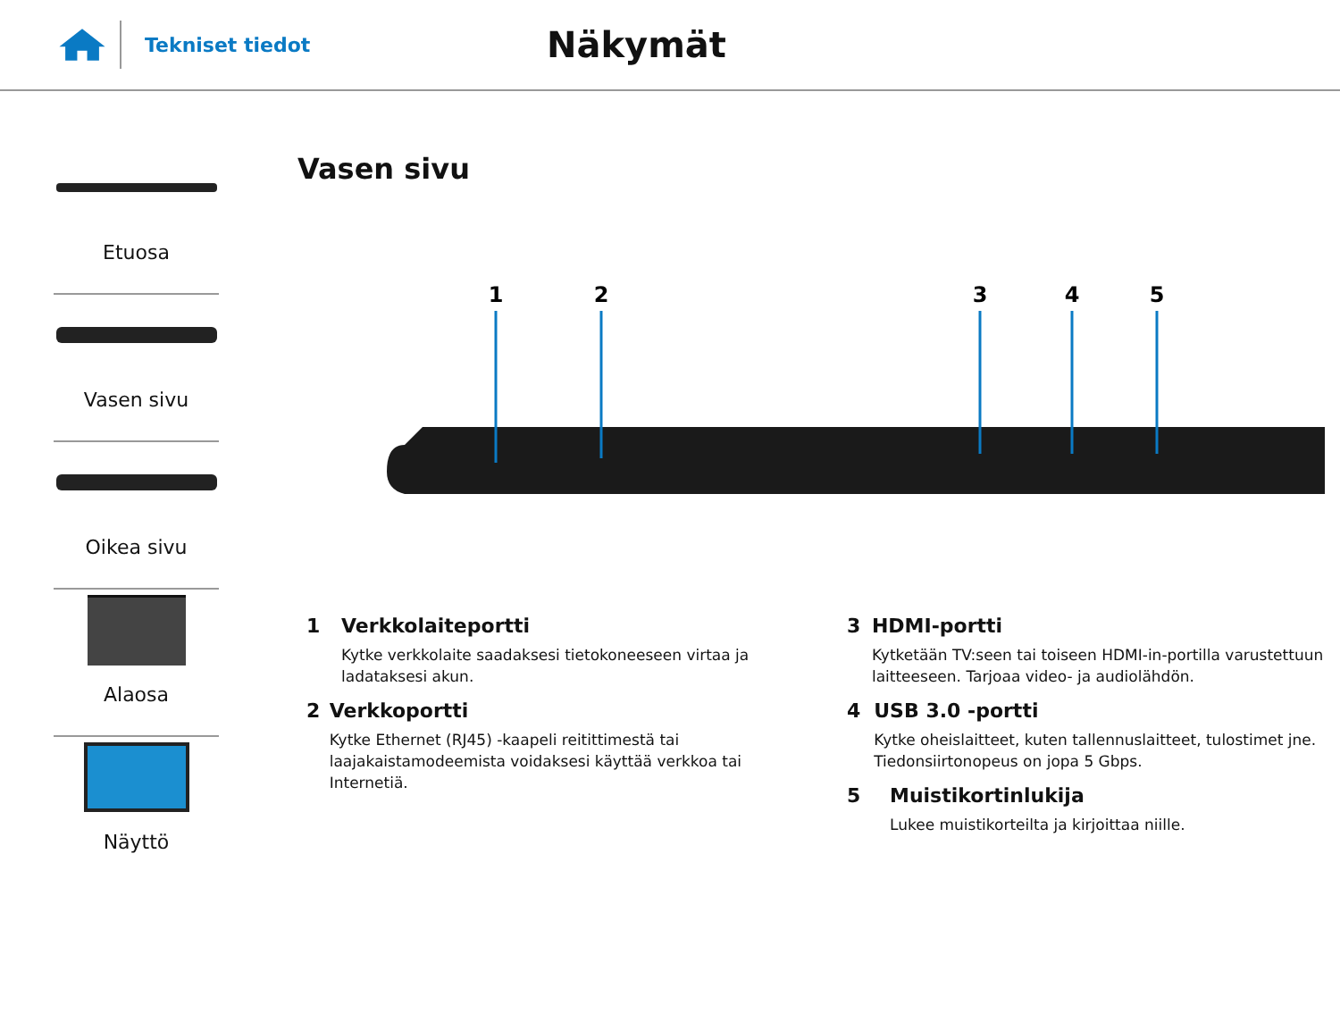Tekniset tiedot
Näkymät
Etuosa
Vasen sivu
Oikea sivu
Alaosa
Näyttö
Vasen sivu
1
2
3
4
5
1 Verkkolaiteportti
Kytke verkkolaite saadaksesi tietokoneeseen virtaa ja ladataksesi akun.
2 Verkkoportti
Kytke Ethernet (RJ45) -kaapeli reitittimestä tai laajakaistamodeemista voidaksesi käyttää verkkoa tai Internetiä.
3 HDMI-portti
Kytketään TV:seen tai toiseen HDMI-in-portilla varustettuun laitteeseen. Tarjoaa video- ja audiolähdön.
4 USB 3.0 -portti
Kytke oheislaitteet, kuten tallennuslaitteet, tulostimet jne. Tiedonsiirtonopeus on jopa 5 Gbps.
5 Muistikortinlukija
Lukee muistikorteilta ja kirjoittaa niille.